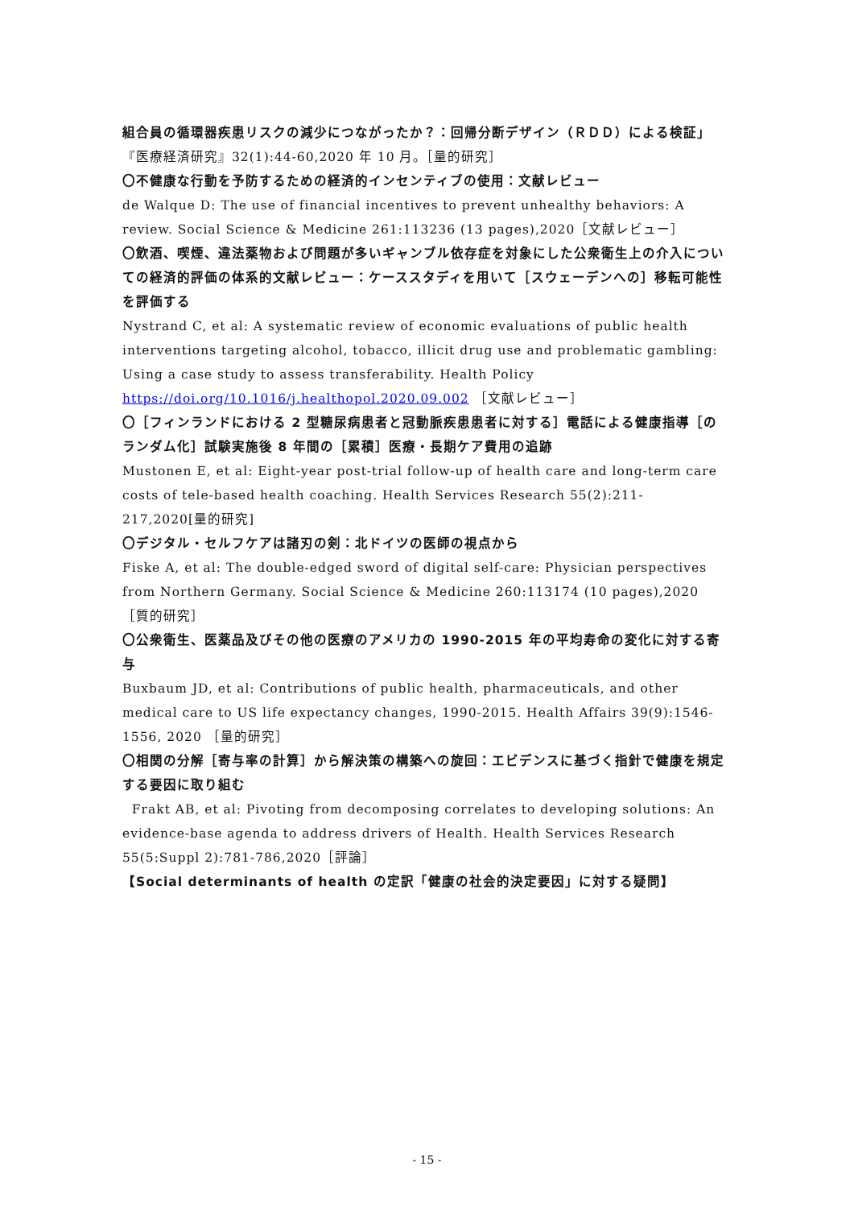組合員の循環器疾患リスクの減少につながったか？：回帰分断デザイン（ＲＤＤ）による検証」『医療経済研究』32(1):44-60,2020 年 10 月。［量的研究］
〇不健康な行動を予防するための経済的インセンティブの使用：文献レビュー
de Walque D: The use of financial incentives to prevent unhealthy behaviors: A review. Social Science & Medicine 261:113236 (13 pages),2020［文献レビュー］
〇飲酒、喫煙、違法薬物および問題が多いギャンブル依存症を対象にした公衆衛生上の介入についての経済的評価の体系的文献レビュー：ケーススタディを用いて［スウェーデンへの］移転可能性を評価する
Nystrand C, et al: A systematic review of economic evaluations of public health interventions targeting alcohol, tobacco, illicit drug use and problematic gambling: Using a case study to assess transferability. Health Policy https://doi.org/10.1016/j.healthopol.2020.09.002 ［文献レビュー］
〇［フィンランドにおける 2 型糖尿病患者と冠動脈疾患患者に対する］電話による健康指導［のランダム化］試験実施後 8 年間の［累積］医療・長期ケア費用の追跡
Mustonen E, et al: Eight-year post-trial follow-up of health care and long-term care costs of tele-based health coaching. Health Services Research 55(2):211-217,2020[量的研究]
〇デジタル・セルフケアは諸刃の剣：北ドイツの医師の視点から
Fiske A, et al: The double-edged sword of digital self-care: Physician perspectives from Northern Germany. Social Science & Medicine 260:113174 (10 pages),2020［質的研究］
〇公衆衛生、医薬品及びその他の医療のアメリカの 1990-2015 年の平均寿命の変化に対する寄与
Buxbaum JD, et al: Contributions of public health, pharmaceuticals, and other medical care to US life expectancy changes, 1990-2015. Health Affairs 39(9):1546-1556, 2020 ［量的研究］
〇相関の分解［寄与率の計算］から解決策の構築への旋回：エビデンスに基づく指針で健康を規定する要因に取り組む
Frakt AB, et al: Pivoting from decomposing correlates to developing solutions: An evidence-base agenda to address drivers of Health. Health Services Research 55(5:Suppl 2):781-786,2020［評論］
【Social determinants of health の定訳「健康の社会的決定要因」に対する疑問】
- 15 -